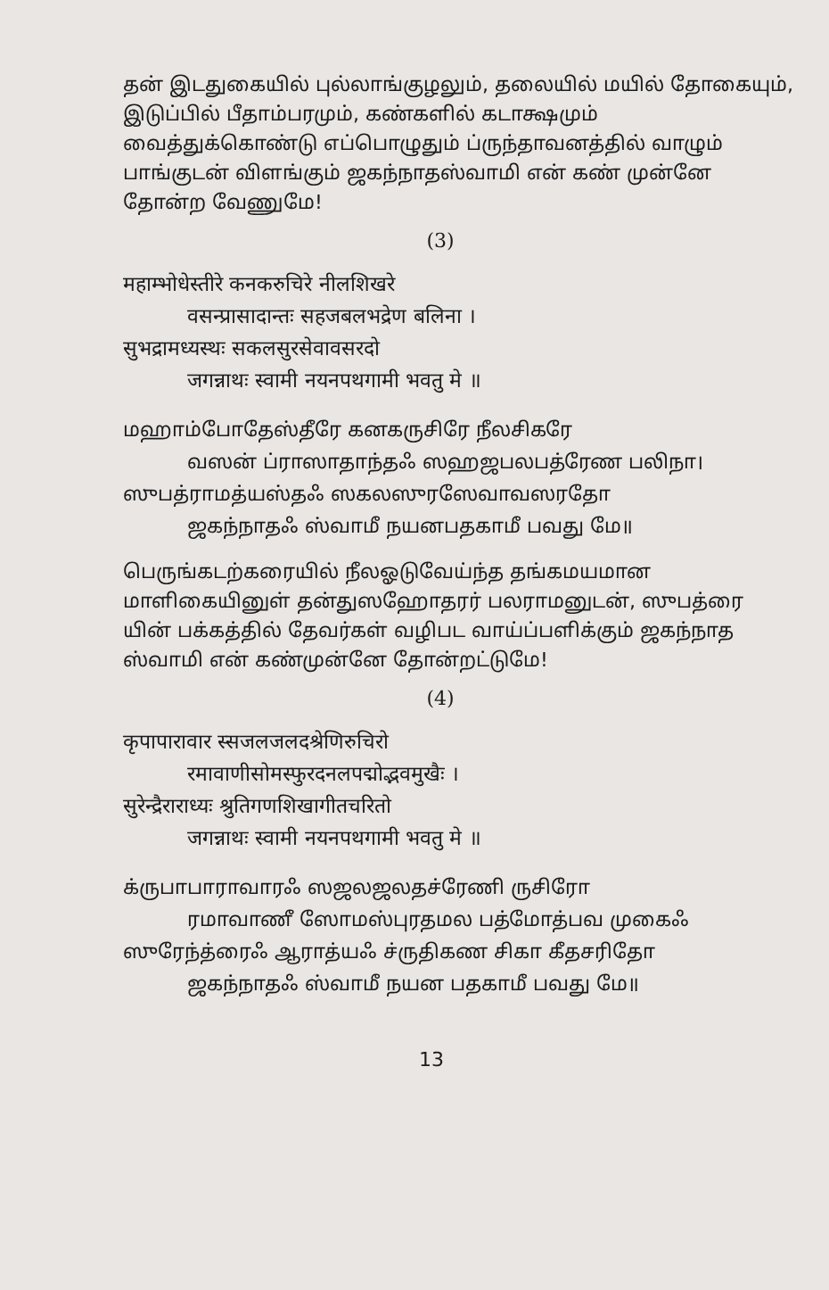தன் இடதுகையில் புல்லாங்குழலும், தலையில் மயில் தோகையும், இடுப்பில் பீதாம்பரமும், கண்களில் கடாக்ஷமும் வைத்துக்கொண்டு எப்பொழுதும் ப்ருந்தாவனத்தில் வாழும் பாங்குடன் விளங்கும் ஜகந்நாதஸ்வாமி என் கண் முன்னே தோன்ற வேணுமே!
(3)
महाम्भोधेस्तीरे कनकरुचिरे नीलशिखरे
वसन्प्रासादान्तः सहजबलभद्रेण बलिना ।
सुभद्रामध्यस्थः सकलसुरसेवावसरदो
जगन्नाथः स्वामी नयनपथगामी भवतु मे ॥
மஹாம்போதேஸ்தீரே கனகருசிரே நீலசிகரே
வஸன் ப்ராஸாதாந்தஃ ஸஹஜபலபத்ரேண பலிநா।
ஸுபத்ராமத்யஸ்தஃ ஸகலஸுரஸேவாவஸரதோ
ஜகந்நாதஃ ஸ்வாமீ நயனபதகாமீ பவது மே॥
பெருங்கடற்கரையில் நீலஓடுவேய்ந்த தங்கமயமான மாளிகையினுள் தன்துஸஹோதரர் பலராமனுடன், ஸுபத்ரை யின் பக்கத்தில் தேவர்கள் வழிபட வாய்ப்பளிக்கும் ஜகந்நாத ஸ்வாமி என் கண்முன்னே தோன்றட்டுமே!
(4)
कृपापारावार स्सजलजलदश्रेणिरुचिरो
रमावाणीसोमस्फुरदनलपद्मोद्भवमुखैः ।
सुरेन्द्रैराराध्यः श्रुतिगणशिखागीतचरितो
जगन्नाथः स्वामी नयनपथगामी भवतु मे ॥
க்ருபாபாராவாரஃ ஸஜலஜலதச்ரேணி ருசிரோ
ரமாவாணீ ஸோமஸ்புரதமல பத்மோத்பவ முகைஃ
ஸுரேந்த்ரைஃ ஆராத்யஃ ச்ருதிகண சிகா கீதசரிதோ
ஜகந்நாதஃ ஸ்வாமீ நயன பதகாமீ பவது மே॥
13